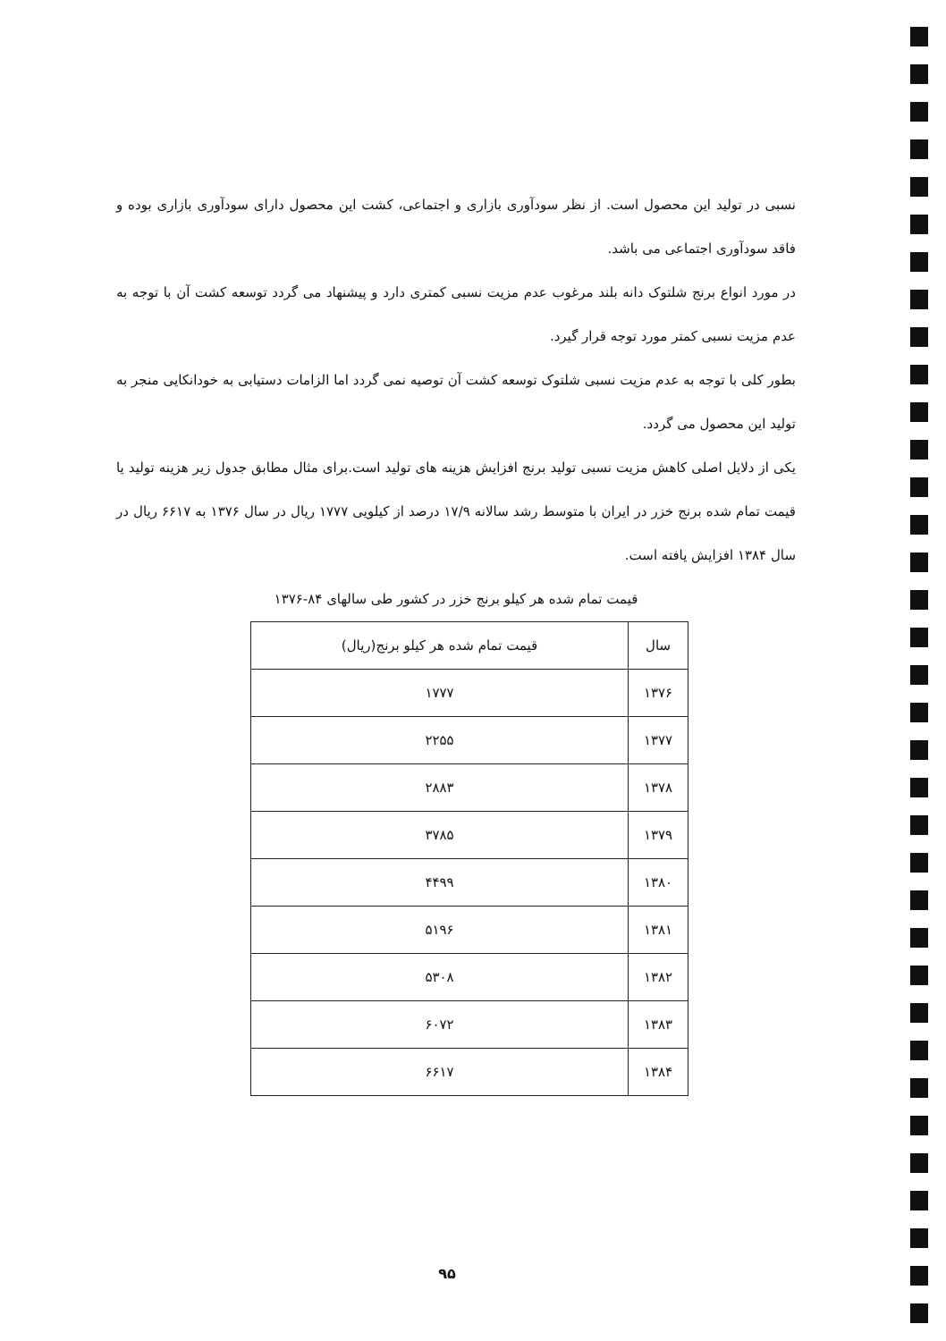نسبی در تولید این محصول است. از نظر سودآوری بازاری و اجتماعی، کشت این محصول دارای سودآوری بازاری بوده و فاقد سودآوری اجتماعی می باشد.
در مورد انواع برنج شلتوک دانه بلند مرغوب عدم مزیت نسبی کمتری دارد و پیشنهاد می گردد توسعه کشت آن با توجه به عدم مزیت نسبی کمتر مورد توجه قرار گیرد.
بطور کلی با توجه به عدم مزیت نسبی شلتوک توسعه کشت آن توصیه نمی گردد اما الزامات دستیابی به خودانکایی منجر به تولید این محصول می گردد.
یکی از دلایل اصلی کاهش مزیت نسبی تولید برنج افزایش هزینه های تولید است.برای مثال مطابق جدول زیر هزینه تولید یا قیمت تمام شده برنج خزر در ایران با متوسط رشد سالانه ۱۷/۹ درصد از کیلویی ۱۷۷۷ ریال در سال ۱۳۷۶ به ۶۶۱۷ ریال در سال ۱۳۸۴ افزایش یافته است.
قیمت تمام شده هر کیلو برنج خزر در کشور طی سالهای ۸۴-۱۳۷۶
| سال | قیمت تمام شده هر کیلو برنج(ریال) |
| --- | --- |
| ۱۳۷۶ | ۱۷۷۷ |
| ۱۳۷۷ | ۲۲۵۵ |
| ۱۳۷۸ | ۲۸۸۳ |
| ۱۳۷۹ | ۳۷۸۵ |
| ۱۳۸۰ | ۴۴۹۹ |
| ۱۳۸۱ | ۵۱۹۶ |
| ۱۳۸۲ | ۵۳۰۸ |
| ۱۳۸۳ | ۶۰۷۲ |
| ۱۳۸۴ | ۶۶۱۷ |
۹۵